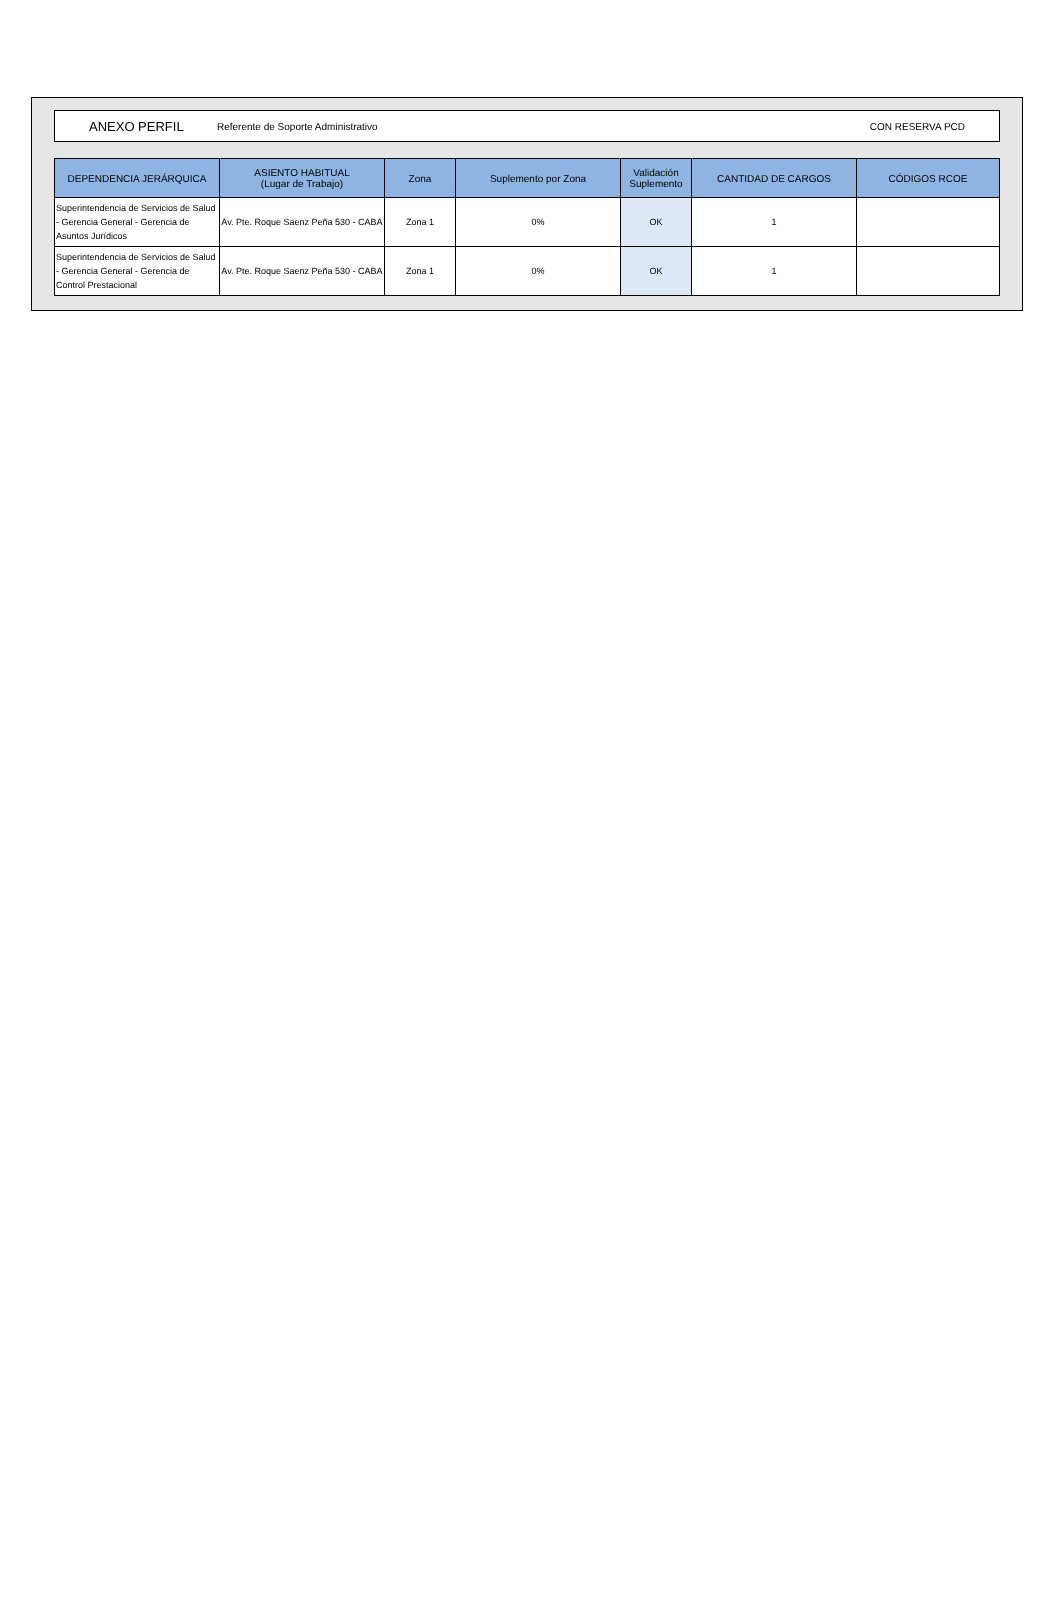ANEXO PERFIL Referente de Soporte Administrativo CON RESERVA PCD
| DEPENDENCIA JERÁRQUICA | ASIENTO HABITUAL (Lugar de Trabajo) | Zona | Suplemento por Zona | Validación Suplemento | CANTIDAD DE CARGOS | CÓDIGOS RCOE |
| --- | --- | --- | --- | --- | --- | --- |
| Superintendencia de Servicios de Salud - Gerencia General - Gerencia de Asuntos Jurídicos | Av. Pte. Roque Saenz Peña 530 - CABA | Zona 1 | 0% | OK | 1 | |
| Superintendencia de Servicios de Salud - Gerencia General - Gerencia de Control Prestacional | Av. Pte. Roque Saenz Peña 530 - CABA | Zona 1 | 0% | OK | 1 | |